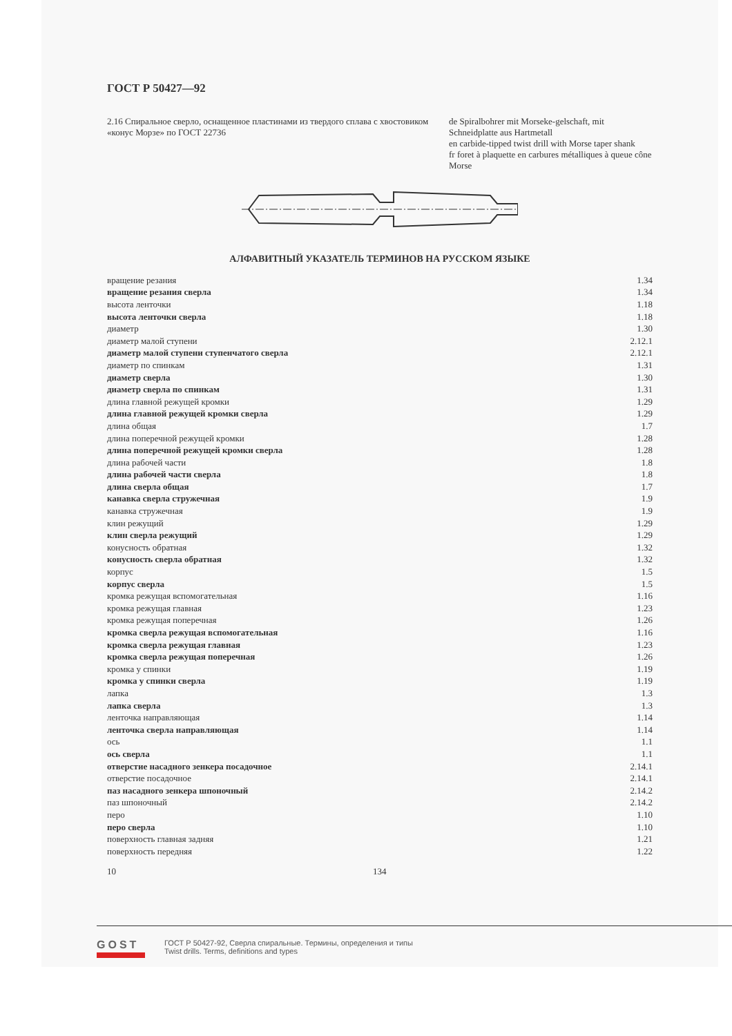ГОСТ Р 50427—92
2.16 Спиральное сверло, оснащенное пластинами из твердого сплава с хвостовиком «конус Морзе» по ГОСТ 22736
de Spiralbohrer mit Morseke-gelschaft, mit Schneidplatte aus Hartmetall
en carbide-tipped twist drill with Morse taper shank
fr foret à plaquette en carbures métalliques à queue cône Morse
АЛФАВИТНЫЙ УКАЗАТЕЛЬ ТЕРМИНОВ НА РУССКОМ ЯЗЫКЕ
| вращение резания | 1.34 |
| вращение резания сверла | 1.34 |
| высота ленточки | 1.18 |
| высота ленточки сверла | 1.18 |
| диаметр | 1.30 |
| диаметр малой ступени | 2.12.1 |
| диаметр малой ступени ступенчатого сверла | 2.12.1 |
| диаметр по спинкам | 1.31 |
| диаметр сверла | 1.30 |
| диаметр сверла по спинкам | 1.31 |
| длина главной режущей кромки | 1.29 |
| длина главной режущей кромки сверла | 1.29 |
| длина общая | 1.7 |
| длина поперечной режущей кромки | 1.28 |
| длина поперечной режущей кромки сверла | 1.28 |
| длина рабочей части | 1.8 |
| длина рабочей части сверла | 1.8 |
| длина сверла общая | 1.7 |
| канавка сверла стружечная | 1.9 |
| канавка стружечная | 1.9 |
| клин режущий | 1.29 |
| клин сверла режущий | 1.29 |
| конусность обратная | 1.32 |
| конусность сверла обратная | 1.32 |
| корпус | 1.5 |
| корпус сверла | 1.5 |
| кромка режущая вспомогательная | 1.16 |
| кромка режущая главная | 1.23 |
| кромка режущая поперечная | 1.26 |
| кромка сверла режущая вспомогательная | 1.16 |
| кромка сверла режущая главная | 1.23 |
| кромка сверла режущая поперечная | 1.26 |
| кромка у спинки | 1.19 |
| кромка у спинки сверла | 1.19 |
| лапка | 1.3 |
| лапка сверла | 1.3 |
| ленточка направляющая | 1.14 |
| ленточка сверла направляющая | 1.14 |
| ось | 1.1 |
| ось сверла | 1.1 |
| отверстие насадного зенкера посадочное | 2.14.1 |
| отверстие посадочное | 2.14.1 |
| паз насадного зенкера шпоночный | 2.14.2 |
| паз шпоночный | 2.14.2 |
| перо | 1.10 |
| перо сверла | 1.10 |
| поверхность главная задняя | 1.21 |
| поверхность передняя | 1.22 |
10 134
GOST
ГОСТ Р 50427-92, Сверла спиральные. Термины, определения и типы
Twist drills. Terms, definitions and types